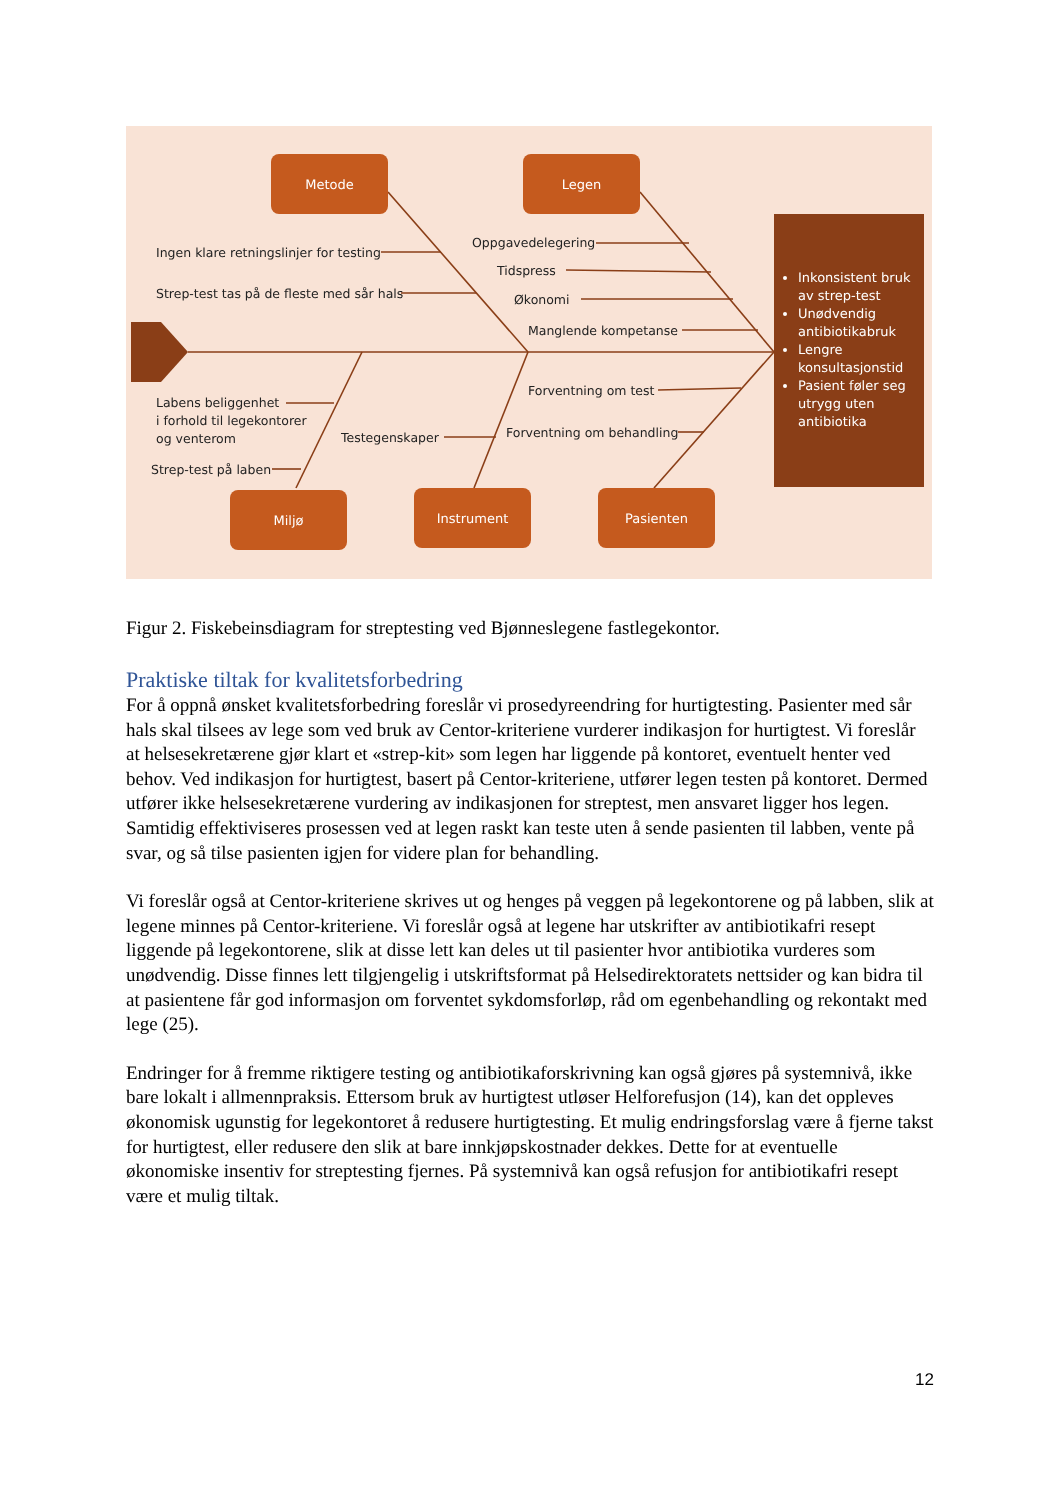Metode Legen
Miljø Instrument Pasienten
Ingen klare retningslinjer for testing
Strep-test tas på de fleste med sår hals
Oppgavedelegering
Tidspress
Økonomi
Manglende kompetanse
Labens beliggenhet
i forhold til legekontorer
og venterom
Strep-test på laben
Testegenskaper
Forventning om test
Forventning om behandling
Inkonsistent bruk av strep-test
Unødvendig antibiotikabruk
Lengre konsultasjonstid
Pasient føler seg utrygg uten antibiotika
Figur 2. Fiskebeinsdiagram for streptesting ved Bjønneslegene fastlegekontor.
Praktiske tiltak for kvalitetsforbedring
For å oppnå ønsket kvalitetsforbedring foreslår vi prosedyreendring for hurtigtesting. Pasienter med sår hals skal tilsees av lege som ved bruk av Centor-kriteriene vurderer indikasjon for hurtigtest. Vi foreslår at helsesekretærene gjør klart et «strep-kit» som legen har liggende på kontoret, eventuelt henter ved behov. Ved indikasjon for hurtigtest, basert på Centor-kriteriene, utfører legen testen på kontoret. Dermed utfører ikke helsesekretærene vurdering av indikasjonen for streptest, men ansvaret ligger hos legen. Samtidig effektiviseres prosessen ved at legen raskt kan teste uten å sende pasienten til labben, vente på svar, og så tilse pasienten igjen for videre plan for behandling.
Vi foreslår også at Centor-kriteriene skrives ut og henges på veggen på legekontorene og på labben, slik at legene minnes på Centor-kriteriene. Vi foreslår også at legene har utskrifter av antibiotikafri resept liggende på legekontorene, slik at disse lett kan deles ut til pasienter hvor antibiotika vurderes som unødvendig. Disse finnes lett tilgjengelig i utskriftsformat på Helsedirektoratets nettsider og kan bidra til at pasientene får god informasjon om forventet sykdomsforløp, råd om egenbehandling og rekontakt med lege (25).
Endringer for å fremme riktigere testing og antibiotikaforskrivning kan også gjøres på systemnivå, ikke bare lokalt i allmennpraksis. Ettersom bruk av hurtigtest utløser Helforefusjon (14), kan det oppleves økonomisk ugunstig for legekontoret å redusere hurtigtesting. Et mulig endringsforslag være å fjerne takst for hurtigtest, eller redusere den slik at bare innkjøpskostnader dekkes. Dette for at eventuelle økonomiske insentiv for streptesting fjernes. På systemnivå kan også refusjon for antibiotikafri resept være et mulig tiltak.
12